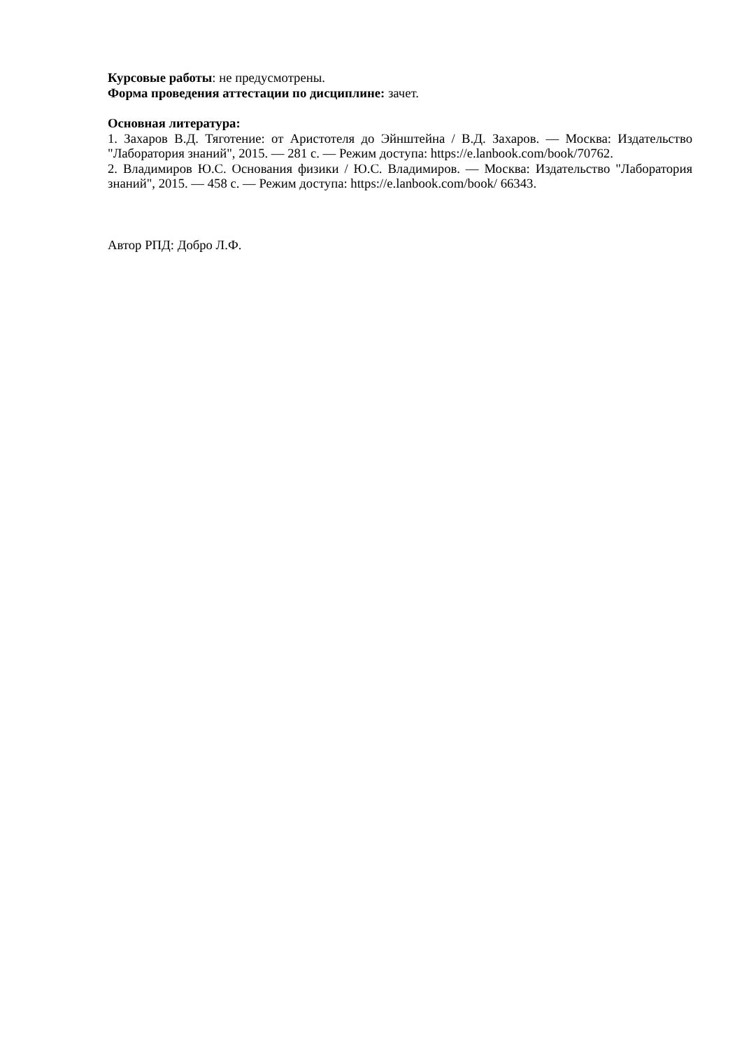Курсовые работы: не предусмотрены.
Форма проведения аттестации по дисциплине: зачет.
Основная литература:
1. Захаров В.Д. Тяготение: от Аристотеля до Эйнштейна / В.Д. Захаров. — Москва: Издательство "Лаборатория знаний", 2015. — 281 с. — Режим доступа: https://e.lanbook.com/book/70762.
2. Владимиров Ю.С. Основания физики / Ю.С. Владимиров. — Москва: Издательство "Лаборатория знаний", 2015. — 458 с. — Режим доступа: https://e.lanbook.com/book/ 66343.
Автор РПД: Добро Л.Ф.